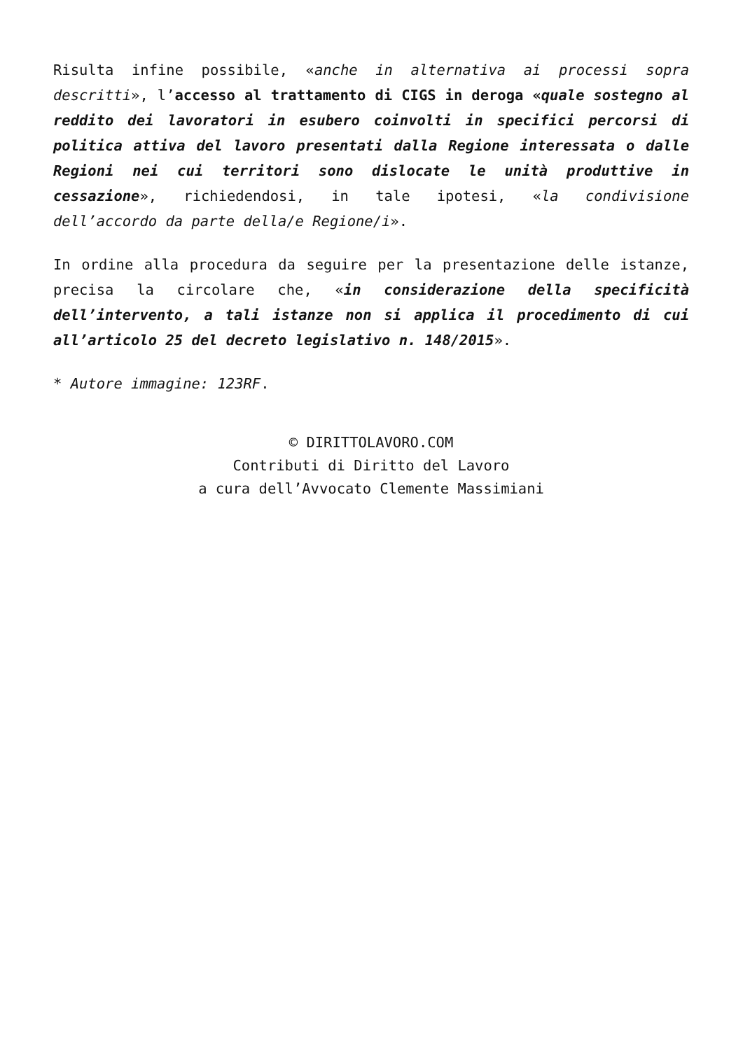Risulta infine possibile, «anche in alternativa ai processi sopra descritti», l’accesso al trattamento di CIGS in deroga «quale sostegno al reddito dei lavoratori in esubero coinvolti in specifici percorsi di politica attiva del lavoro presentati dalla Regione interessata o dalle Regioni nei cui territori sono dislocate le unità produttive in cessazione», richiedendosi, in tale ipotesi, «la condivisione dell’accordo da parte della/e Regione/i».
In ordine alla procedura da seguire per la presentazione delle istanze, precisa la circolare che, «in considerazione della specificità dell’intervento, a tali istanze non si applica il procedimento di cui all’articolo 25 del decreto legislativo n. 148/2015».
* Autore immagine: 123RF.
© DIRITTOLAVORO.COM
Contributi di Diritto del Lavoro
a cura dell’Avvocato Clemente Massimiani